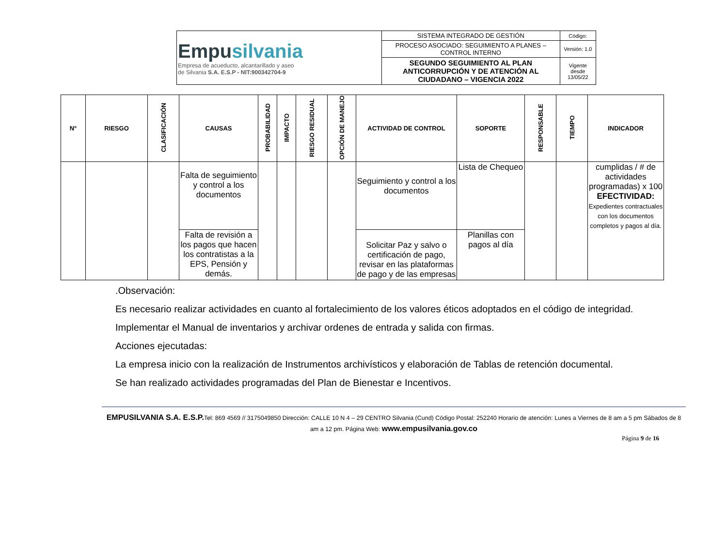| Empu silvania Empresa de acueducto, alcantarillado y aseo de Silvania S.A. E.S.P - NIT:900342704-9 | SISTEMA INTEGRADO DE GESTIÓN | Código: |
| | PROCESO ASOCIADO: SEGUIMIENTO A PLANES – CONTROL INTERNO | Versión: 1.0 |
| | SEGUNDO SEGUIMIENTO AL PLAN ANTICORRUPCIÓN Y DE ATENCIÓN AL CIUDADANO – VIGENCIA 2022 | Vigente desde 13/05/22 |
| N° | RIESGO | CLASIFICACIÓN | CAUSAS | PROBABILIDAD | IMPACTO | RIESGO RESIDUAL | OPCIÓN DE MANEJO | ACTIVIDAD DE CONTROL | SOPORTE | RESPONSABLE | TIEMPO | INDICADOR |
| --- | --- | --- | --- | --- | --- | --- | --- | --- | --- | --- | --- | --- |
| | | | Falta de seguimiento y control a los documentos | | | | | Seguimiento y control a los documentos | Lista de Chequeo | | | cumplidas / # de actividades programadas) x 100 EFECTIVIDAD: Expedientes contractuales con los documentos completos y pagos al día. |
| | | | Falta de revisión a los pagos que hacen los contratistas a la EPS, Pensión y demás. | | | | | Solicitar Paz y salvo o certificación de pago, revisar en las plataformas de pago y de las empresas | Planillas con pagos al día | | | |
.Observación:
Es necesario realizar actividades en cuanto al fortalecimiento de los valores éticos adoptados en el código de integridad.
Implementar el Manual de inventarios y archivar ordenes de entrada y salida con firmas.
Acciones ejecutadas:
La empresa inicio con la realización de Instrumentos archivísticos y elaboración de Tablas de retención documental.
Se han realizado actividades programadas del Plan de Bienestar e Incentivos.
EMPUSILVANIA S.A. E.S.P. Tel: 869 4569 // 3175049850 Dirección: CALLE 10 N 4 – 29 CENTRO Silvania (Cund) Código Postal: 252240 Horario de atención: Lunes a Viernes de 8 am a 5 pm Sábados de 8 am a 12 pm. Página Web: www.empusilvania.gov.co
Página 9 de 16